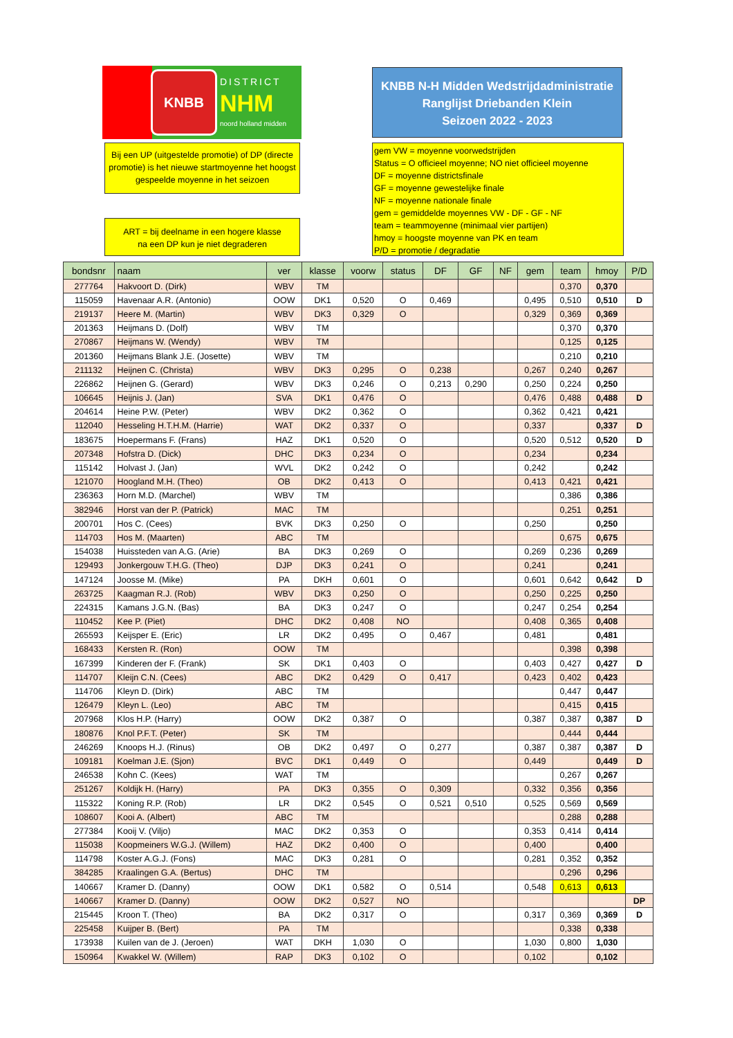KNBB DISTRICT
NHM
noord holland midden
KNBB N-H Midden Wedstrijdadministratie
Ranglijst Driebanden Klein
Seizoen 2022 - 2023
Bij een UP (uitgestelde promotie) of DP (directe promotie) is het nieuwe startmoyenne het hoogst gespeelde moyenne in het seizoen
ART = bij deelname in een hogere klasse
na een DP kun je niet degraderen
gem VW = moyenne voorwedstrijden
Status = O officieel moyenne; NO niet officieel moyenne
DF = moyenne districtsfinale
GF = moyenne gewestelijke finale
NF = moyenne nationale finale
gem = gemiddelde moyennes VW - DF - GF - NF
team = teammoyenne (minimaal vier partijen)
hmoy = hoogste moyenne van PK en team
P/D = promotie / degradatie
| bondsnr | naam | ver | klasse | voorw | status | DF | GF | NF | gem | team | hmoy | P/D |
| --- | --- | --- | --- | --- | --- | --- | --- | --- | --- | --- | --- | --- |
| 277764 | Hakvoort D. (Dirk) | WBV | TM | | | | | | | 0,370 | 0,370 | |
| 115059 | Havenaar A.R. (Antonio) | OOW | DK1 | 0,520 | O | 0,469 | | | 0,495 | 0,510 | 0,510 | D |
| 219137 | Heere M. (Martin) | WBV | DK3 | 0,329 | O | | | | 0,329 | 0,369 | 0,369 | |
| 201363 | Heijmans D. (Dolf) | WBV | TM | | | | | | | 0,370 | 0,370 | |
| 270867 | Heijmans W. (Wendy) | WBV | TM | | | | | | | 0,125 | 0,125 | |
| 201360 | Heijmans Blank J.E. (Josette) | WBV | TM | | | | | | | 0,210 | 0,210 | |
| 211132 | Heijnen C. (Christa) | WBV | DK3 | 0,295 | O | 0,238 | | | 0,267 | 0,240 | 0,267 | |
| 226862 | Heijnen G. (Gerard) | WBV | DK3 | 0,246 | O | 0,213 | 0,290 | | 0,250 | 0,224 | 0,250 | |
| 106645 | Heijnis J. (Jan) | SVA | DK1 | 0,476 | O | | | | 0,476 | 0,488 | 0,488 | D |
| 204614 | Heine P.W. (Peter) | WBV | DK2 | 0,362 | O | | | | 0,362 | 0,421 | 0,421 | |
| 112040 | Hesseling H.T.H.M. (Harrie) | WAT | DK2 | 0,337 | O | | | | 0,337 | | 0,337 | D |
| 183675 | Hoepermans F. (Frans) | HAZ | DK1 | 0,520 | O | | | | 0,520 | 0,512 | 0,520 | D |
| 207348 | Hofstra D. (Dick) | DHC | DK3 | 0,234 | O | | | | 0,234 | | 0,234 | |
| 115142 | Holvast J. (Jan) | WVL | DK2 | 0,242 | O | | | | 0,242 | | 0,242 | |
| 121070 | Hoogland M.H. (Theo) | OB | DK2 | 0,413 | O | | | | 0,413 | 0,421 | 0,421 | |
| 236363 | Horn M.D. (Marchel) | WBV | TM | | | | | | | 0,386 | 0,386 | |
| 382946 | Horst van der P. (Patrick) | MAC | TM | | | | | | | 0,251 | 0,251 | |
| 200701 | Hos C. (Cees) | BVK | DK3 | 0,250 | O | | | | 0,250 | | 0,250 | |
| 114703 | Hos M. (Maarten) | ABC | TM | | | | | | | 0,675 | 0,675 | |
| 154038 | Huissteden van A.G. (Arie) | BA | DK3 | 0,269 | O | | | | 0,269 | 0,236 | 0,269 | |
| 129493 | Jonkergouw T.H.G. (Theo) | DJP | DK3 | 0,241 | O | | | | 0,241 | | 0,241 | |
| 147124 | Joosse M. (Mike) | PA | DKH | 0,601 | O | | | | 0,601 | 0,642 | 0,642 | D |
| 263725 | Kaagman R.J. (Rob) | WBV | DK3 | 0,250 | O | | | | 0,250 | 0,225 | 0,250 | |
| 224315 | Kamans J.G.N. (Bas) | BA | DK3 | 0,247 | O | | | | 0,247 | 0,254 | 0,254 | |
| 110452 | Kee P. (Piet) | DHC | DK2 | 0,408 | NO | | | | 0,408 | 0,365 | 0,408 | |
| 265593 | Keijsper E. (Eric) | LR | DK2 | 0,495 | O | 0,467 | | | 0,481 | | 0,481 | |
| 168433 | Kersten R. (Ron) | OOW | TM | | | | | | | 0,398 | 0,398 | |
| 167399 | Kinderen der F. (Frank) | SK | DK1 | 0,403 | O | | | | 0,403 | 0,427 | 0,427 | D |
| 114707 | Kleijn C.N. (Cees) | ABC | DK2 | 0,429 | O | 0,417 | | | 0,423 | 0,402 | 0,423 | |
| 114706 | Kleyn D. (Dirk) | ABC | TM | | | | | | | 0,447 | 0,447 | |
| 126479 | Kleyn L. (Leo) | ABC | TM | | | | | | | 0,415 | 0,415 | |
| 207968 | Klos H.P. (Harry) | OOW | DK2 | 0,387 | O | | | | 0,387 | 0,387 | 0,387 | D |
| 180876 | Knol P.F.T. (Peter) | SK | TM | | | | | | | 0,444 | 0,444 | |
| 246269 | Knoops H.J. (Rinus) | OB | DK2 | 0,497 | O | 0,277 | | | 0,387 | 0,387 | 0,387 | D |
| 109181 | Koelman J.E. (Sjon) | BVC | DK1 | 0,449 | O | | | | 0,449 | | 0,449 | D |
| 246538 | Kohn C. (Kees) | WAT | TM | | | | | | | 0,267 | 0,267 | |
| 251267 | Koldijk H. (Harry) | PA | DK3 | 0,355 | O | 0,309 | | | 0,332 | 0,356 | 0,356 | |
| 115322 | Koning R.P. (Rob) | LR | DK2 | 0,545 | O | 0,521 | 0,510 | | 0,525 | 0,569 | 0,569 | |
| 108607 | Kooi A. (Albert) | ABC | TM | | | | | | | 0,288 | 0,288 | |
| 277384 | Kooij V. (Viljo) | MAC | DK2 | 0,353 | O | | | | 0,353 | 0,414 | 0,414 | |
| 115038 | Koopmeiners W.G.J. (Willem) | HAZ | DK2 | 0,400 | O | | | | 0,400 | | 0,400 | |
| 114798 | Koster A.G.J. (Fons) | MAC | DK3 | 0,281 | O | | | | 0,281 | 0,352 | 0,352 | |
| 384285 | Kraalingen G.A. (Bertus) | DHC | TM | | | | | | | 0,296 | 0,296 | |
| 140667 | Kramer D. (Danny) | OOW | DK1 | 0,582 | O | 0,514 | | | 0,548 | 0,613 | 0,613 | |
| 140667 | Kramer D. (Danny) | OOW | DK2 | 0,527 | NO | | | | | | | DP |
| 215445 | Kroon T. (Theo) | BA | DK2 | 0,317 | O | | | | 0,317 | 0,369 | 0,369 | D |
| 225458 | Kuijper B. (Bert) | PA | TM | | | | | | | 0,338 | 0,338 | |
| 173938 | Kuilen van de J. (Jeroen) | WAT | DKH | 1,030 | O | | | | 1,030 | 0,800 | 1,030 | |
| 150964 | Kwakkel W. (Willem) | RAP | DK3 | 0,102 | O | | | | 0,102 | | 0,102 | |